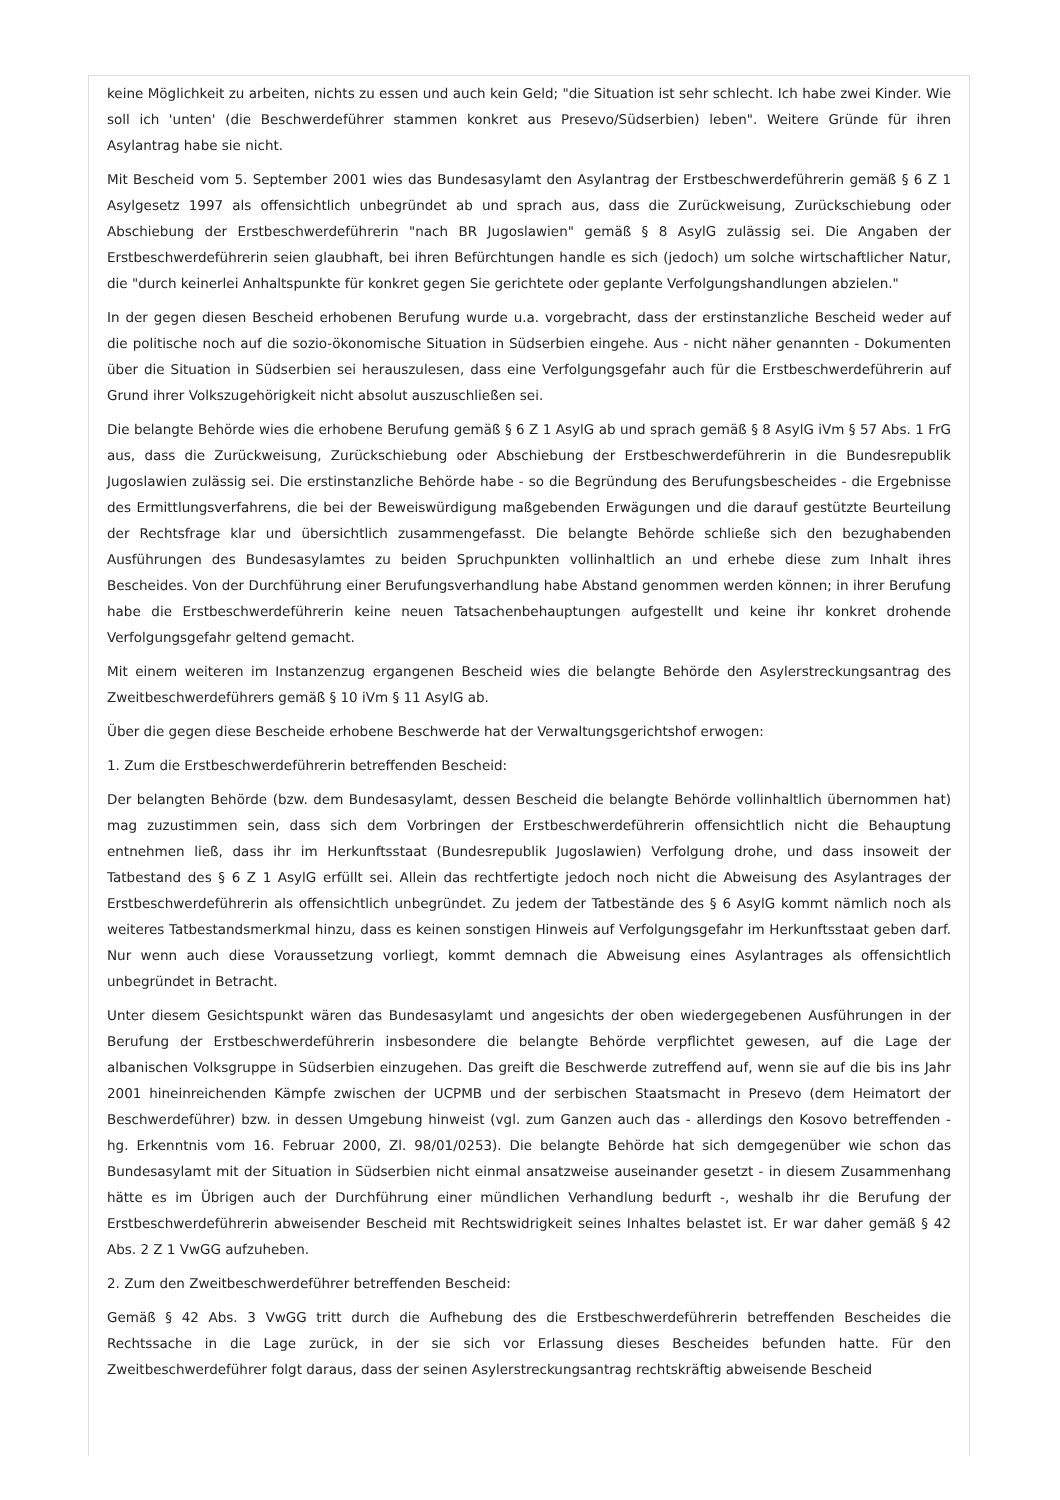keine Möglichkeit zu arbeiten, nichts zu essen und auch kein Geld; "die Situation ist sehr schlecht. Ich habe zwei Kinder. Wie soll ich 'unten' (die Beschwerdeführer stammen konkret aus Presevo/Südserbien) leben". Weitere Gründe für ihren Asylantrag habe sie nicht.
Mit Bescheid vom 5. September 2001 wies das Bundesasylamt den Asylantrag der Erstbeschwerdeführerin gemäß § 6 Z 1 Asylgesetz 1997 als offensichtlich unbegründet ab und sprach aus, dass die Zurückweisung, Zurückschiebung oder Abschiebung der Erstbeschwerdeführerin "nach BR Jugoslawien" gemäß § 8 AsylG zulässig sei. Die Angaben der Erstbeschwerdeführerin seien glaubhaft, bei ihren Befürchtungen handle es sich (jedoch) um solche wirtschaftlicher Natur, die "durch keinerlei Anhaltspunkte für konkret gegen Sie gerichtete oder geplante Verfolgungshandlungen abzielen."
In der gegen diesen Bescheid erhobenen Berufung wurde u.a. vorgebracht, dass der erstinstanzliche Bescheid weder auf die politische noch auf die sozio-ökonomische Situation in Südserbien eingehe. Aus - nicht näher genannten - Dokumenten über die Situation in Südserbien sei herauszulesen, dass eine Verfolgungsgefahr auch für die Erstbeschwerdeführerin auf Grund ihrer Volkszugehörigkeit nicht absolut auszuschließen sei.
Die belangte Behörde wies die erhobene Berufung gemäß § 6 Z 1 AsylG ab und sprach gemäß § 8 AsylG iVm § 57 Abs. 1 FrG aus, dass die Zurückweisung, Zurückschiebung oder Abschiebung der Erstbeschwerdeführerin in die Bundesrepublik Jugoslawien zulässig sei. Die erstinstanzliche Behörde habe - so die Begründung des Berufungsbescheides - die Ergebnisse des Ermittlungsverfahrens, die bei der Beweiswürdigung maßgebenden Erwägungen und die darauf gestützte Beurteilung der Rechtsfrage klar und übersichtlich zusammengefasst. Die belangte Behörde schließe sich den bezughabenden Ausführungen des Bundesasylamtes zu beiden Spruchpunkten vollinhaltlich an und erhebe diese zum Inhalt ihres Bescheides. Von der Durchführung einer Berufungsverhandlung habe Abstand genommen werden können; in ihrer Berufung habe die Erstbeschwerdeführerin keine neuen Tatsachenbehauptungen aufgestellt und keine ihr konkret drohende Verfolgungsgefahr geltend gemacht.
Mit einem weiteren im Instanzenzug ergangenen Bescheid wies die belangte Behörde den Asylerstreckungsantrag des Zweitbeschwerdeführers gemäß § 10 iVm § 11 AsylG ab.
Über die gegen diese Bescheide erhobene Beschwerde hat der Verwaltungsgerichtshof erwogen:
1. Zum die Erstbeschwerdeführerin betreffenden Bescheid:
Der belangten Behörde (bzw. dem Bundesasylamt, dessen Bescheid die belangte Behörde vollinhaltlich übernommen hat) mag zuzustimmen sein, dass sich dem Vorbringen der Erstbeschwerdeführerin offensichtlich nicht die Behauptung entnehmen ließ, dass ihr im Herkunftsstaat (Bundesrepublik Jugoslawien) Verfolgung drohe, und dass insoweit der Tatbestand des § 6 Z 1 AsylG erfüllt sei. Allein das rechtfertigte jedoch noch nicht die Abweisung des Asylantrages der Erstbeschwerdeführerin als offensichtlich unbegründet. Zu jedem der Tatbestände des § 6 AsylG kommt nämlich noch als weiteres Tatbestandsmerkmal hinzu, dass es keinen sonstigen Hinweis auf Verfolgungsgefahr im Herkunftsstaat geben darf. Nur wenn auch diese Voraussetzung vorliegt, kommt demnach die Abweisung eines Asylantrages als offensichtlich unbegründet in Betracht.
Unter diesem Gesichtspunkt wären das Bundesasylamt und angesichts der oben wiedergegebenen Ausführungen in der Berufung der Erstbeschwerdeführerin insbesondere die belangte Behörde verpflichtet gewesen, auf die Lage der albanischen Volksgruppe in Südserbien einzugehen. Das greift die Beschwerde zutreffend auf, wenn sie auf die bis ins Jahr 2001 hineinreichenden Kämpfe zwischen der UCPMB und der serbischen Staatsmacht in Presevo (dem Heimatort der Beschwerdeführer) bzw. in dessen Umgebung hinweist (vgl. zum Ganzen auch das - allerdings den Kosovo betreffenden - hg. Erkenntnis vom 16. Februar 2000, Zl. 98/01/0253). Die belangte Behörde hat sich demgegenüber wie schon das Bundesasylamt mit der Situation in Südserbien nicht einmal ansatzweise auseinander gesetzt - in diesem Zusammenhang hätte es im Übrigen auch der Durchführung einer mündlichen Verhandlung bedurft -, weshalb ihr die Berufung der Erstbeschwerdeführerin abweisender Bescheid mit Rechtswidrigkeit seines Inhaltes belastet ist. Er war daher gemäß § 42 Abs. 2 Z 1 VwGG aufzuheben.
2. Zum den Zweitbeschwerdeführer betreffenden Bescheid:
Gemäß § 42 Abs. 3 VwGG tritt durch die Aufhebung des die Erstbeschwerdeführerin betreffenden Bescheides die Rechtssache in die Lage zurück, in der sie sich vor Erlassung dieses Bescheides befunden hatte. Für den Zweitbeschwerdeführer folgt daraus, dass der seinen Asylerstreckungsantrag rechtskräftig abweisende Bescheid